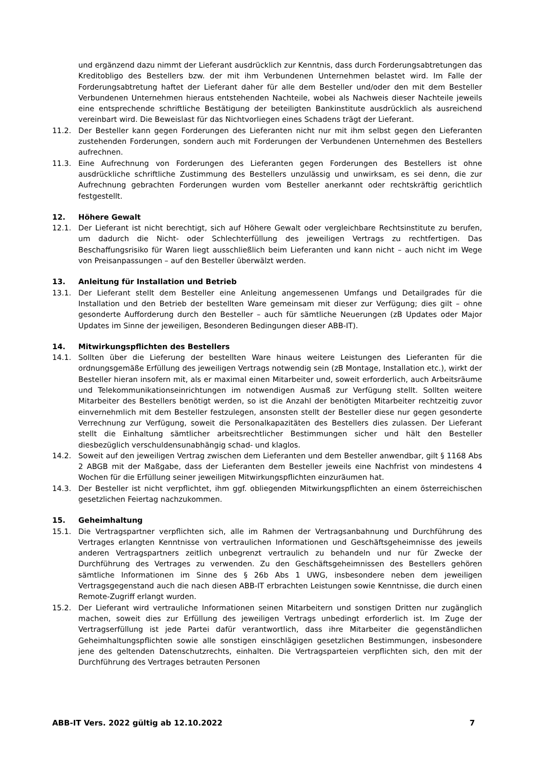und ergänzend dazu nimmt der Lieferant ausdrücklich zur Kenntnis, dass durch Forderungsabtretungen das Kreditobligo des Bestellers bzw. der mit ihm Verbundenen Unternehmen belastet wird. Im Falle der Forderungsabtretung haftet der Lieferant daher für alle dem Besteller und/oder den mit dem Besteller Verbundenen Unternehmen hieraus entstehenden Nachteile, wobei als Nachweis dieser Nachteile jeweils eine entsprechende schriftliche Bestätigung der beteiligten Bankinstitute ausdrücklich als ausreichend vereinbart wird. Die Beweislast für das Nichtvorliegen eines Schadens trägt der Lieferant.
11.2. Der Besteller kann gegen Forderungen des Lieferanten nicht nur mit ihm selbst gegen den Lieferanten zustehenden Forderungen, sondern auch mit Forderungen der Verbundenen Unternehmen des Bestellers aufrechnen.
11.3. Eine Aufrechnung von Forderungen des Lieferanten gegen Forderungen des Bestellers ist ohne ausdrückliche schriftliche Zustimmung des Bestellers unzulässig und unwirksam, es sei denn, die zur Aufrechnung gebrachten Forderungen wurden vom Besteller anerkannt oder rechtskräftig gerichtlich festgestellt.
12. Höhere Gewalt
12.1. Der Lieferant ist nicht berechtigt, sich auf Höhere Gewalt oder vergleichbare Rechtsinstitute zu berufen, um dadurch die Nicht- oder Schlechterfüllung des jeweiligen Vertrags zu rechtfertigen. Das Beschaffungsrisiko für Waren liegt ausschließlich beim Lieferanten und kann nicht – auch nicht im Wege von Preisanpassungen – auf den Besteller überwälzt werden.
13. Anleitung für Installation und Betrieb
13.1. Der Lieferant stellt dem Besteller eine Anleitung angemessenen Umfangs und Detailgrades für die Installation und den Betrieb der bestellten Ware gemeinsam mit dieser zur Verfügung; dies gilt – ohne gesonderte Aufforderung durch den Besteller – auch für sämtliche Neuerungen (zB Updates oder Major Updates im Sinne der jeweiligen, Besonderen Bedingungen dieser ABB-IT).
14. Mitwirkungspflichten des Bestellers
14.1. Sollten über die Lieferung der bestellten Ware hinaus weitere Leistungen des Lieferanten für die ordnungsgemäße Erfüllung des jeweiligen Vertrags notwendig sein (zB Montage, Installation etc.), wirkt der Besteller hieran insofern mit, als er maximal einen Mitarbeiter und, soweit erforderlich, auch Arbeitsräume und Telekommunikationseinrichtungen im notwendigen Ausmaß zur Verfügung stellt. Sollten weitere Mitarbeiter des Bestellers benötigt werden, so ist die Anzahl der benötigten Mitarbeiter rechtzeitig zuvor einvernehmlich mit dem Besteller festzulegen, ansonsten stellt der Besteller diese nur gegen gesonderte Verrechnung zur Verfügung, soweit die Personalkapazitäten des Bestellers dies zulassen. Der Lieferant stellt die Einhaltung sämtlicher arbeitsrechtlicher Bestimmungen sicher und hält den Besteller diesbezüglich verschuldensunabhängig schad- und klaglos.
14.2. Soweit auf den jeweiligen Vertrag zwischen dem Lieferanten und dem Besteller anwendbar, gilt § 1168 Abs 2 ABGB mit der Maßgabe, dass der Lieferanten dem Besteller jeweils eine Nachfrist von mindestens 4 Wochen für die Erfüllung seiner jeweiligen Mitwirkungspflichten einzuräumen hat.
14.3. Der Besteller ist nicht verpflichtet, ihm ggf. obliegenden Mitwirkungspflichten an einem österreichischen gesetzlichen Feiertag nachzukommen.
15. Geheimhaltung
15.1. Die Vertragspartner verpflichten sich, alle im Rahmen der Vertragsanbahnung und Durchführung des Vertrages erlangten Kenntnisse von vertraulichen Informationen und Geschäftsgeheimnisse des jeweils anderen Vertragspartners zeitlich unbegrenzt vertraulich zu behandeln und nur für Zwecke der Durchführung des Vertrages zu verwenden. Zu den Geschäftsgeheimnissen des Bestellers gehören sämtliche Informationen im Sinne des § 26b Abs 1 UWG, insbesondere neben dem jeweiligen Vertragsgegenstand auch die nach diesen ABB-IT erbrachten Leistungen sowie Kenntnisse, die durch einen Remote-Zugriff erlangt wurden.
15.2. Der Lieferant wird vertrauliche Informationen seinen Mitarbeitern und sonstigen Dritten nur zugänglich machen, soweit dies zur Erfüllung des jeweiligen Vertrags unbedingt erforderlich ist. Im Zuge der Vertragserfüllung ist jede Partei dafür verantwortlich, dass ihre Mitarbeiter die gegenständlichen Geheimhaltungspflichten sowie alle sonstigen einschlägigen gesetzlichen Bestimmungen, insbesondere jene des geltenden Datenschutzrechts, einhalten. Die Vertragsparteien verpflichten sich, den mit der Durchführung des Vertrages betrauten Personen
ABB-IT Vers. 2022 gültig ab 12.10.2022 7